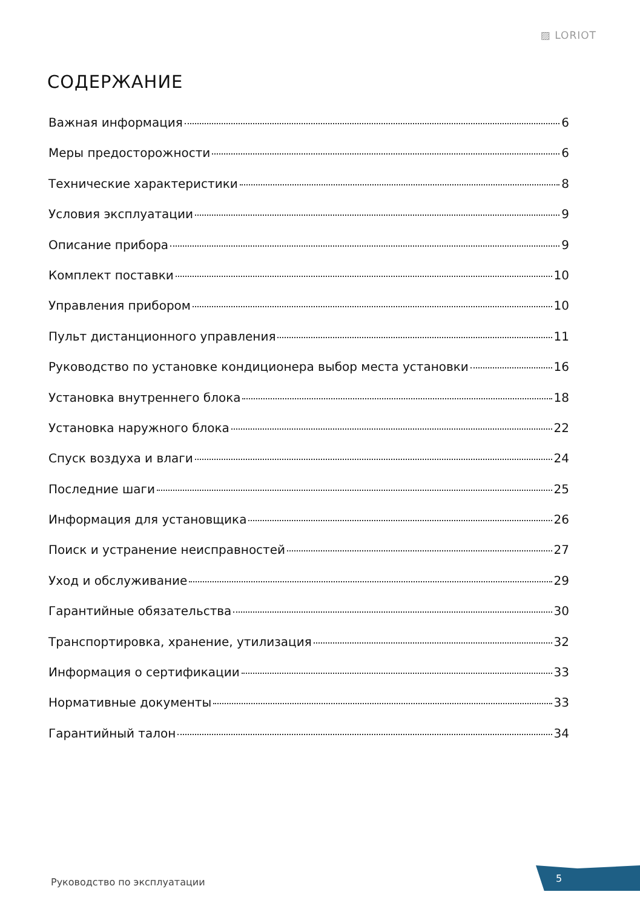▨ LORIOT
СОДЕРЖАНИЕ
Важная информация 6
Меры предосторожности 6
Технические характеристики 8
Условия эксплуатации 9
Описание прибора 9
Комплект поставки 10
Управления прибором 10
Пульт дистанционного управления 11
Руководство по установке кондиционера выбор места установки 16
Установка внутреннего блока 18
Установка наружного блока 22
Спуск воздуха и влаги 24
Последние шаги 25
Информация для установщика 26
Поиск и устранение неисправностей 27
Уход и обслуживание 29
Гарантийные обязательства 30
Транспортировка, хранение, утилизация 32
Информация о сертификации 33
Нормативные документы 33
Гарантийный талон 34
Руководство по эксплуатации 5